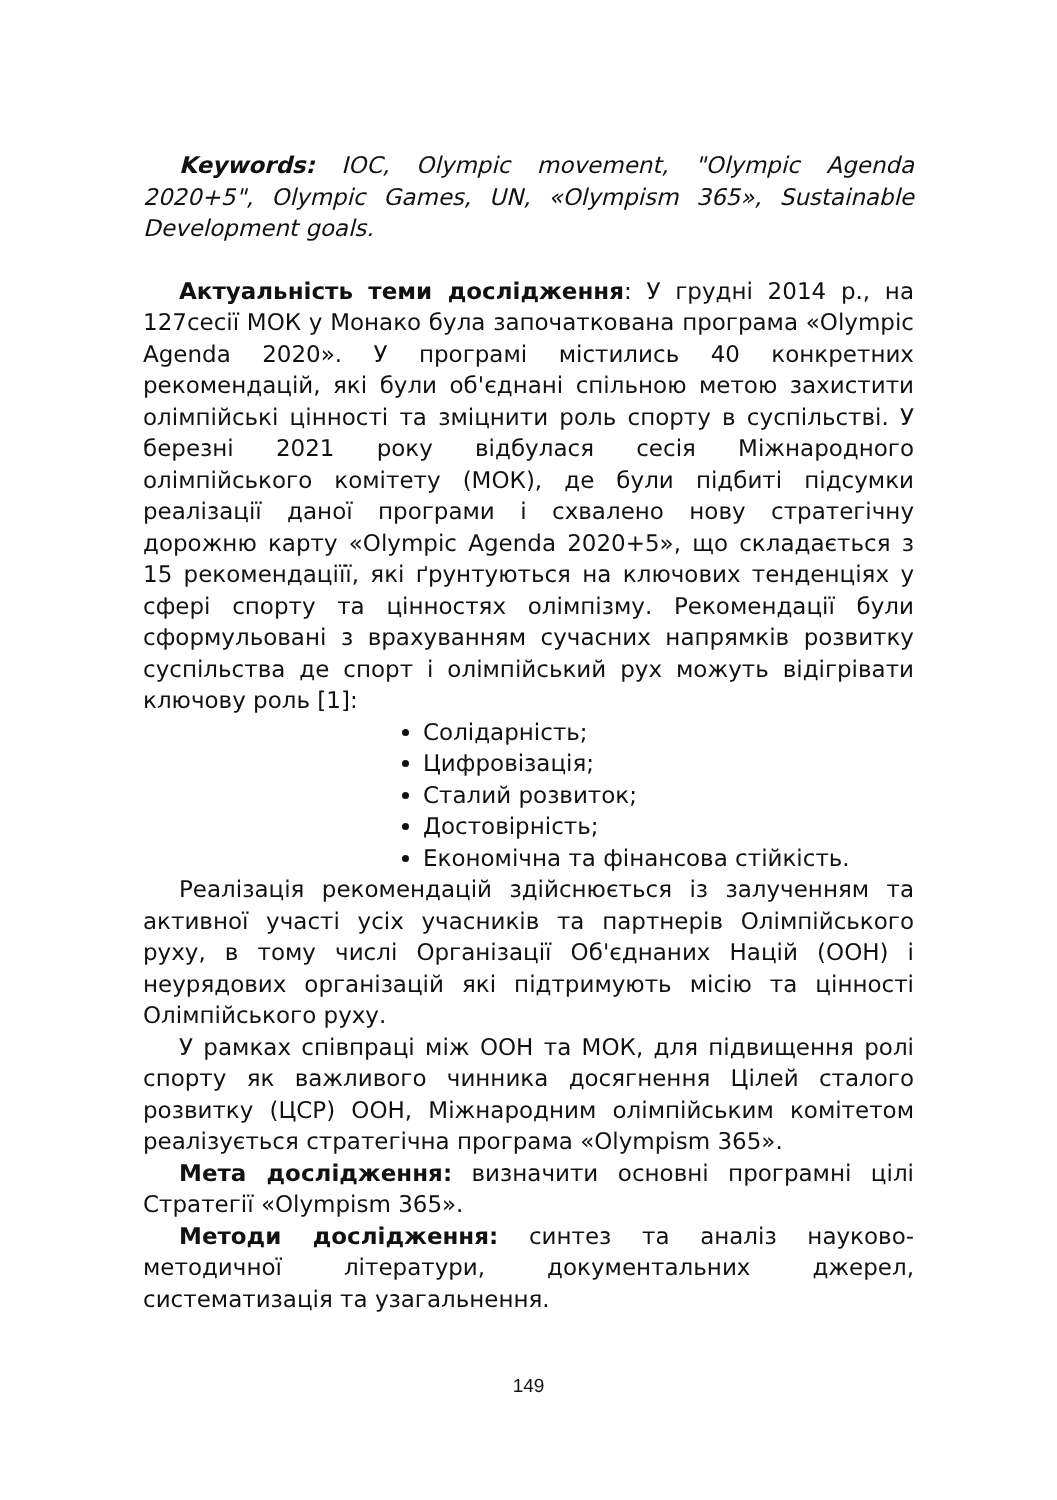Keywords: IOC, Olympic movement, "Olympic Agenda 2020+5", Olympic Games, UN, «Olympism 365», Sustainable Development goals.
Актуальність теми дослідження: У грудні 2014 р., на 127сесії МОК у Монако була започаткована програма «Olympic Agenda 2020». У програмі містились 40 конкретних рекомендацій, які були об'єднані спільною метою захистити олімпійські цінності та зміцнити роль спорту в суспільстві. У березні 2021 року відбулася сесія Міжнародного олімпійського комітету (МОК), де були підбиті підсумки реалізації даної програми і схвалено нову стратегічну дорожню карту «Olympic Agenda 2020+5», що складається з 15 рекомендаціїї, які ґрунтуються на ключових тенденціях у сфері спорту та цінностях олімпізму. Рекомендації були сформульовані з врахуванням сучасних напрямків розвитку суспільства де спорт і олімпійський рух можуть відігрівати ключову роль [1]:
Солідарність;
Цифровізація;
Сталий розвиток;
Достовірність;
Економічна та фінансова стійкість.
Реалізація рекомендацій здійснюється із залученням та активної участі усіх учасників та партнерів Олімпійського руху, в тому числі Організації Об'єднаних Націй (ООН) і неурядових організацій які підтримують місію та цінності Олімпійського руху.
У рамках співпраці між ООН та МОК, для підвищення ролі спорту як важливого чинника досягнення Цілей сталого розвитку (ЦСР) ООН, Міжнародним олімпійським комітетом реалізується стратегічна програма «Olympism 365».
Мета дослідження: визначити основні програмні цілі Стратегії «Olympism 365».
Методи дослідження: синтез та аналіз науково-методичної літератури, документальних джерел, систематизація та узагальнення.
149